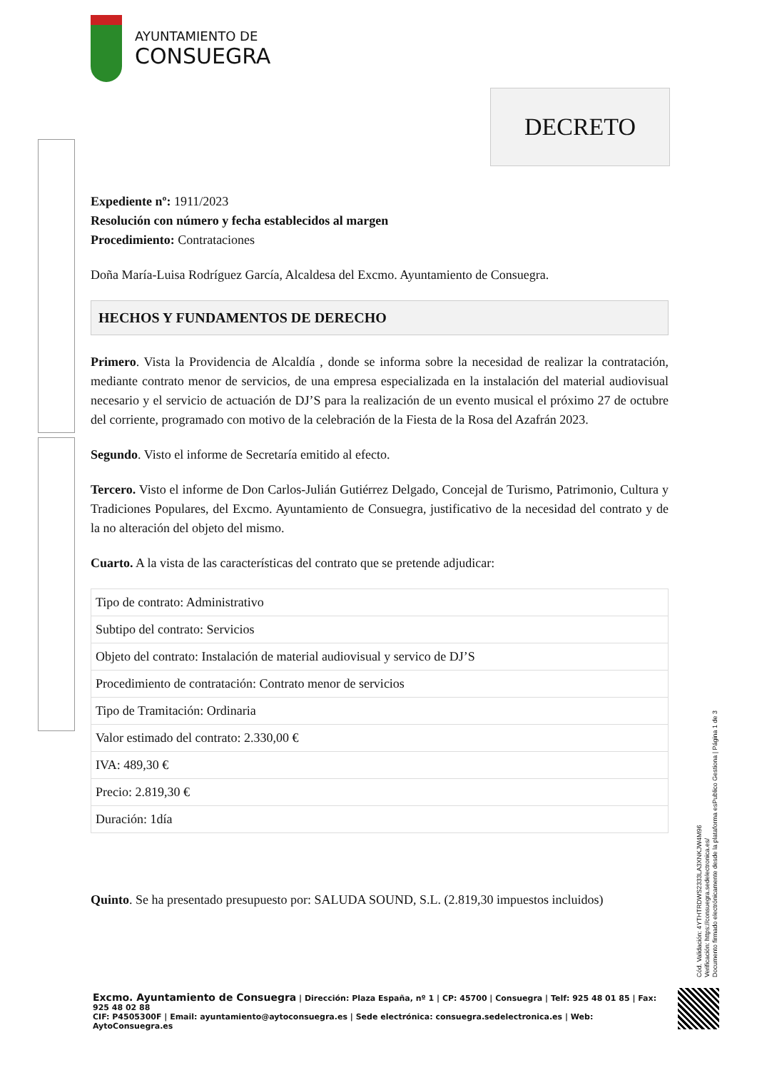AYUNTAMIENTO DE
CONSUEGRA
DECRETO
Expediente nº: 1911/2023
Resolución con número y fecha establecidos al margen
Procedimiento: Contrataciones
Doña María-Luisa Rodríguez García, Alcaldesa del Excmo. Ayuntamiento de Consuegra.
HECHOS Y FUNDAMENTOS DE DERECHO
Primero. Vista la Providencia de Alcaldía , donde se informa sobre la necesidad de realizar la contratación, mediante contrato menor de servicios, de una empresa especializada en la instalación del material audiovisual necesario y el servicio de actuación de DJ’S para la realización de un evento musical el próximo 27 de octubre del corriente, programado con motivo de la celebración de la Fiesta de la Rosa del Azafrán 2023.
Segundo. Visto el informe de Secretaría emitido al efecto.
Tercero. Visto el informe de Don Carlos-Julián Gutiérrez Delgado, Concejal de Turismo, Patrimonio, Cultura y Tradiciones Populares, del Excmo. Ayuntamiento de Consuegra, justificativo de la necesidad del contrato y de la no alteración del objeto del mismo.
Cuarto. A la vista de las características del contrato que se pretende adjudicar:
| Tipo de contrato: Administrativo |
| Subtipo del contrato: Servicios |
| Objeto del contrato: Instalación de material audiovisual y servico de DJ’S |
| Procedimiento de contratación: Contrato menor de servicios |
| Tipo de Tramitación: Ordinaria |
| Valor estimado del contrato: 2.330,00 € |
| IVA: 489,30 € |
| Precio: 2.819,30 € |
| Duración: 1día |
Quinto. Se ha presentado presupuesto por: SALUDA SOUND, S.L. (2.819,30 impuestos incluidos)
Cód. Validación: 4YTHTRDWS2333LA3XNKJW4M96
Verificación: https://consuegra.sedelectronica.es/
Documento firmado electrónicamente desde la plataforma esPublico Gestiona | Página 1 de 3
Excmo. Ayuntamiento de Consuegra | Dirección: Plaza España, nº 1 | CP: 45700 | Consuegra | Telf: 925 48 01 85 | Fax: 925 48 02 88
CIF: P4505300F | Email: ayuntamiento@aytoconsuegra.es | Sede electrónica: consuegra.sedelectronica.es | Web: AytoConsuegra.es